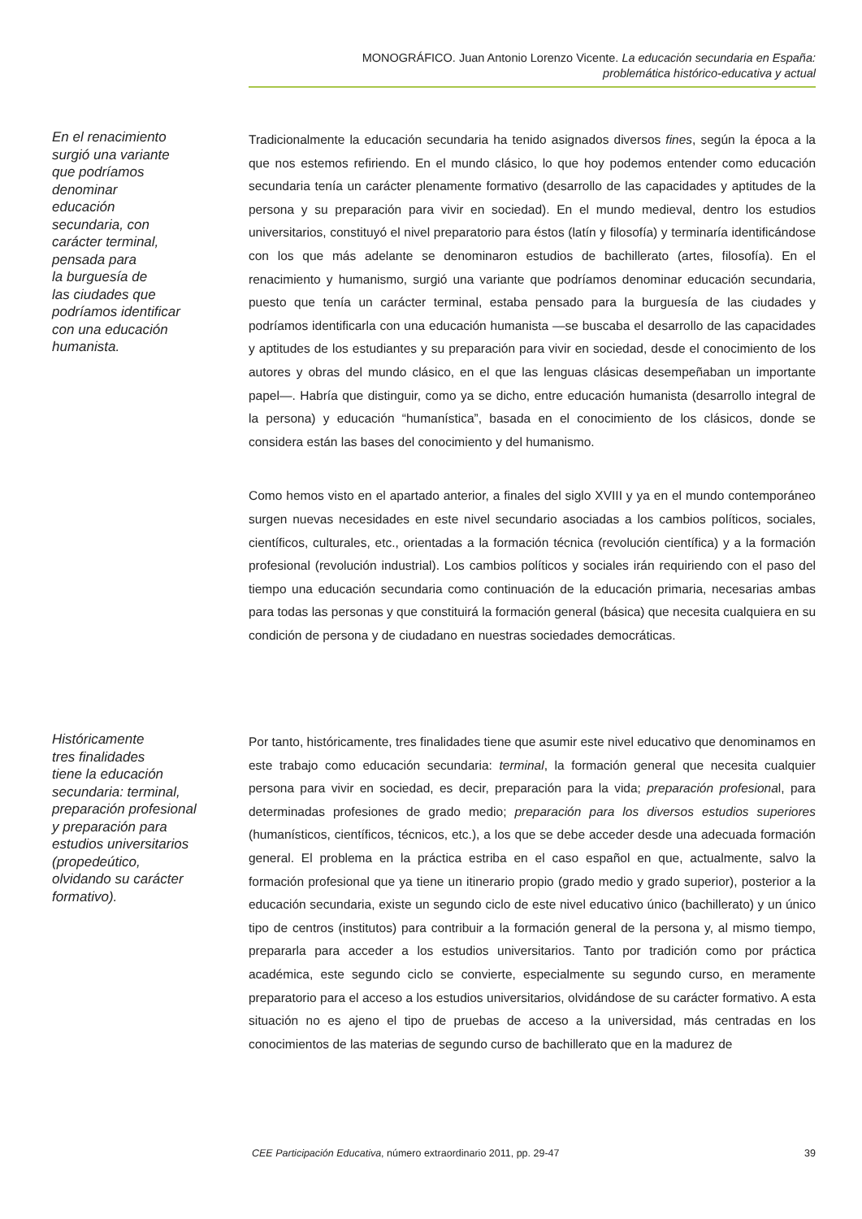MONOGRÁFICO. Juan Antonio Lorenzo Vicente. La educación secundaria en España:
problemática histórico-educativa y actual
En el renacimiento
surgió una variante
que podríamos
denominar
educación
secundaria, con
carácter terminal,
pensada para
la burguesía de
las ciudades que
podríamos identificar
con una educación
humanista.
Tradicionalmente la educación secundaria ha tenido asignados diversos fines, según la época a la que nos estemos refiriendo. En el mundo clásico, lo que hoy podemos entender como educación secundaria tenía un carácter plenamente formativo (desarrollo de las capacidades y aptitudes de la persona y su preparación para vivir en sociedad). En el mundo medieval, dentro los estudios universitarios, constituyó el nivel preparatorio para éstos (latín y filosofía) y terminaría identificándose con los que más adelante se denominaron estudios de bachillerato (artes, filosofía). En el renacimiento y humanismo, surgió una variante que podríamos denominar educación secundaria, puesto que tenía un carácter terminal, estaba pensado para la burguesía de las ciudades y podríamos identificarla con una educación humanista —se buscaba el desarrollo de las capacidades y aptitudes de los estudiantes y su preparación para vivir en sociedad, desde el conocimiento de los autores y obras del mundo clásico, en el que las lenguas clásicas desempeñaban un importante papel—. Habría que distinguir, como ya se dicho, entre educación humanista (desarrollo integral de la persona) y educación “humanística”, basada en el conocimiento de los clásicos, donde se considera están las bases del conocimiento y del humanismo.
Como hemos visto en el apartado anterior, a finales del siglo XVIII y ya en el mundo contemporáneo surgen nuevas necesidades en este nivel secundario asociadas a los cambios políticos, sociales, científicos, culturales, etc., orientadas a la formación técnica (revolución científica) y a la formación profesional (revolución industrial). Los cambios políticos y sociales irán requiriendo con el paso del tiempo una educación secundaria como continuación de la educación primaria, necesarias ambas para todas las personas y que constituirá la formación general (básica) que necesita cualquiera en su condición de persona y de ciudadano en nuestras sociedades democráticas.
Históricamente
tres finalidades
tiene la educación
secundaria: terminal,
preparación profesional
y preparación para
estudios universitarios
(propedeútico,
olvidando su carácter
formativo).
Por tanto, históricamente, tres finalidades tiene que asumir este nivel educativo que denominamos en este trabajo como educación secundaria: terminal, la formación general que necesita cualquier persona para vivir en sociedad, es decir, preparación para la vida; preparación profesional, para determinadas profesiones de grado medio; preparación para los diversos estudios superiores (humanísticos, científicos, técnicos, etc.), a los que se debe acceder desde una adecuada formación general. El problema en la práctica estriba en el caso español en que, actualmente, salvo la formación profesional que ya tiene un itinerario propio (grado medio y grado superior), posterior a la educación secundaria, existe un segundo ciclo de este nivel educativo único (bachillerato) y un único tipo de centros (institutos) para contribuir a la formación general de la persona y, al mismo tiempo, prepararla para acceder a los estudios universitarios. Tanto por tradición como por práctica académica, este segundo ciclo se convierte, especialmente su segundo curso, en meramente preparatorio para el acceso a los estudios universitarios, olvidándose de su carácter formativo. A esta situación no es ajeno el tipo de pruebas de acceso a la universidad, más centradas en los conocimientos de las materias de segundo curso de bachillerato que en la madurez de
CEE Participación Educativa, número extraordinario 2011, pp. 29-47 39